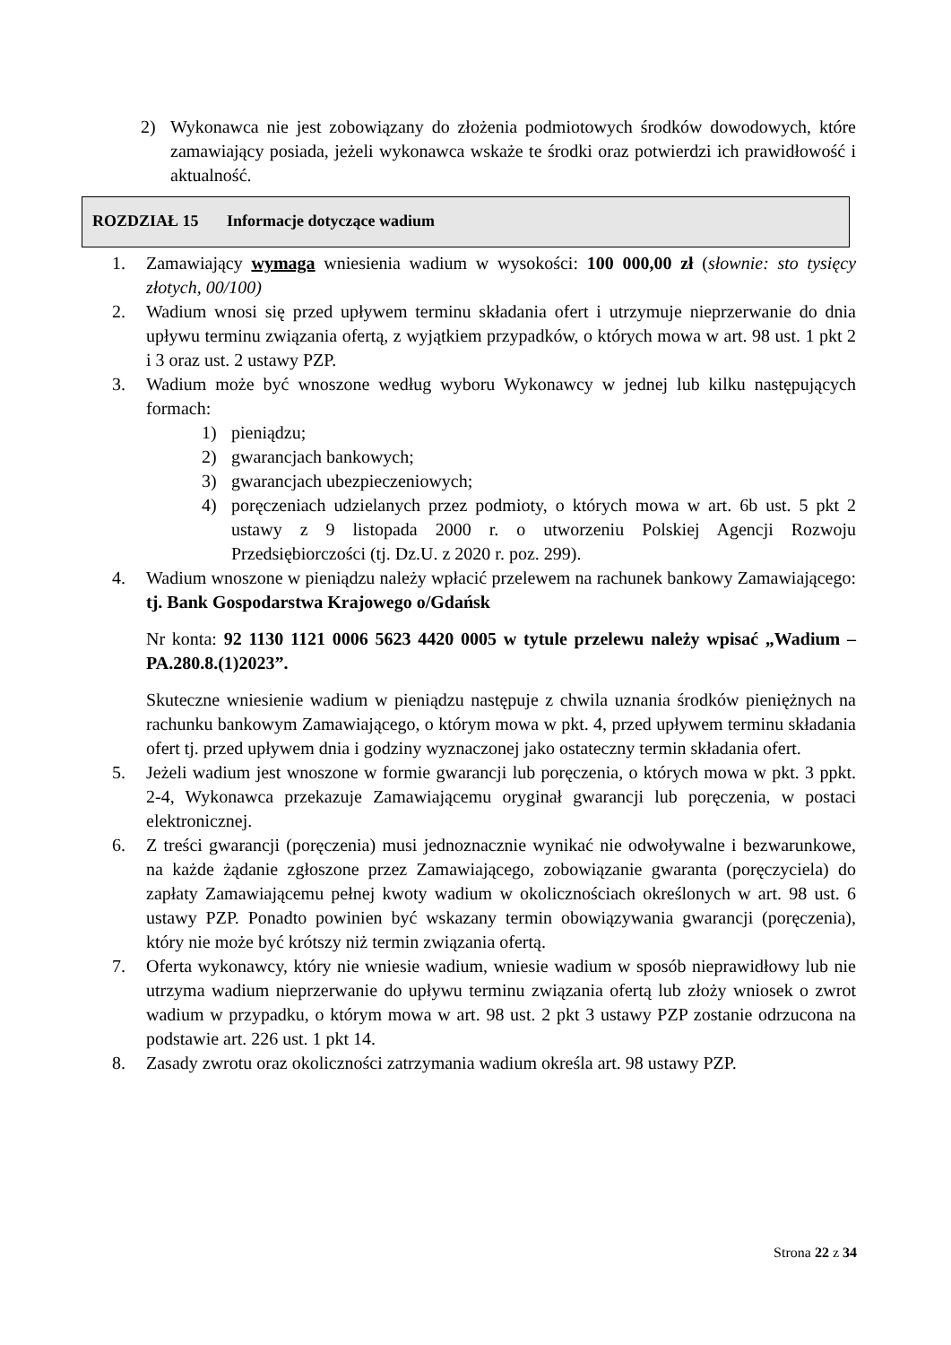2) Wykonawca nie jest zobowiązany do złożenia podmiotowych środków dowodowych, które zamawiający posiada, jeżeli wykonawca wskaże te środki oraz potwierdzi ich prawidłowość i aktualność.
ROZDZIAŁ 15 Informacje dotyczące wadium
1. Zamawiający wymaga wniesienia wadium w wysokości: 100 000,00 zł (słownie: sto tysięcy złotych, 00/100)
2. Wadium wnosi się przed upływem terminu składania ofert i utrzymuje nieprzerwanie do dnia upływu terminu związania ofertą, z wyjątkiem przypadków, o których mowa w art. 98 ust. 1 pkt 2 i 3 oraz ust. 2 ustawy PZP.
3. Wadium może być wnoszone według wyboru Wykonawcy w jednej lub kilku następujących formach:
1) pieniądzu;
2) gwarancjach bankowych;
3) gwarancjach ubezpieczeniowych;
4) poręczeniach udzielanych przez podmioty, o których mowa w art. 6b ust. 5 pkt 2 ustawy z 9 listopada 2000 r. o utworzeniu Polskiej Agencji Rozwoju Przedsiębiorczości (tj. Dz.U. z 2020 r. poz. 299).
4. Wadium wnoszone w pieniądzu należy wpłacić przelewem na rachunek bankowy Zamawiającego: tj. Bank Gospodarstwa Krajowego o/Gdańsk
Nr konta: 92 1130 1121 0006 5623 4420 0005 w tytule przelewu należy wpisać „Wadium – PA.280.8.(1)2023”.
Skuteczne wniesienie wadium w pieniądzu następuje z chwila uznania środków pieniężnych na rachunku bankowym Zamawiającego, o którym mowa w pkt. 4, przed upływem terminu składania ofert tj. przed upływem dnia i godziny wyznaczonej jako ostateczny termin składania ofert.
5. Jeżeli wadium jest wnoszone w formie gwarancji lub poręczenia, o których mowa w pkt. 3 ppkt. 2-4, Wykonawca przekazuje Zamawiającemu oryginał gwarancji lub poręczenia, w postaci elektronicznej.
6. Z treści gwarancji (poręczenia) musi jednoznacznie wynikać nie odwoływalne i bezwarunkowe, na każde żądanie zgłoszone przez Zamawiającego, zobowiązanie gwaranta (poręczyciela) do zapłaty Zamawiającemu pełnej kwoty wadium w okolicznościach określonych w art. 98 ust. 6 ustawy PZP. Ponadto powinien być wskazany termin obowiązywania gwarancji (poręczenia), który nie może być krótszy niż termin związania ofertą.
7. Oferta wykonawcy, który nie wniesie wadium, wniesie wadium w sposób nieprawidłowy lub nie utrzyma wadium nieprzerwanie do upływu terminu związania ofertą lub złoży wniosek o zwrot wadium w przypadku, o którym mowa w art. 98 ust. 2 pkt 3 ustawy PZP zostanie odrzucona na podstawie art. 226 ust. 1 pkt 14.
8. Zasady zwrotu oraz okoliczności zatrzymania wadium określa art. 98 ustawy PZP.
Strona 22 z 34